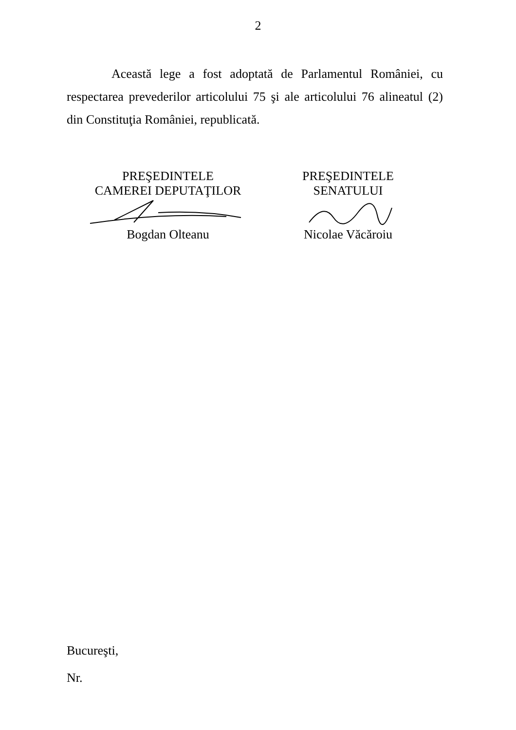2
Această lege a fost adoptată de Parlamentul României, cu respectarea prevederilor articolului 75 şi ale articolului 76 alineatul (2) din Constituţia României, republicată.
PREŞEDINTELE
CAMEREI DEPUTAŢILOR
Bogdan Olteanu
PREŞEDINTELE
SENATULUI
Nicolae Văcăroiu
Bucureşti,
Nr.